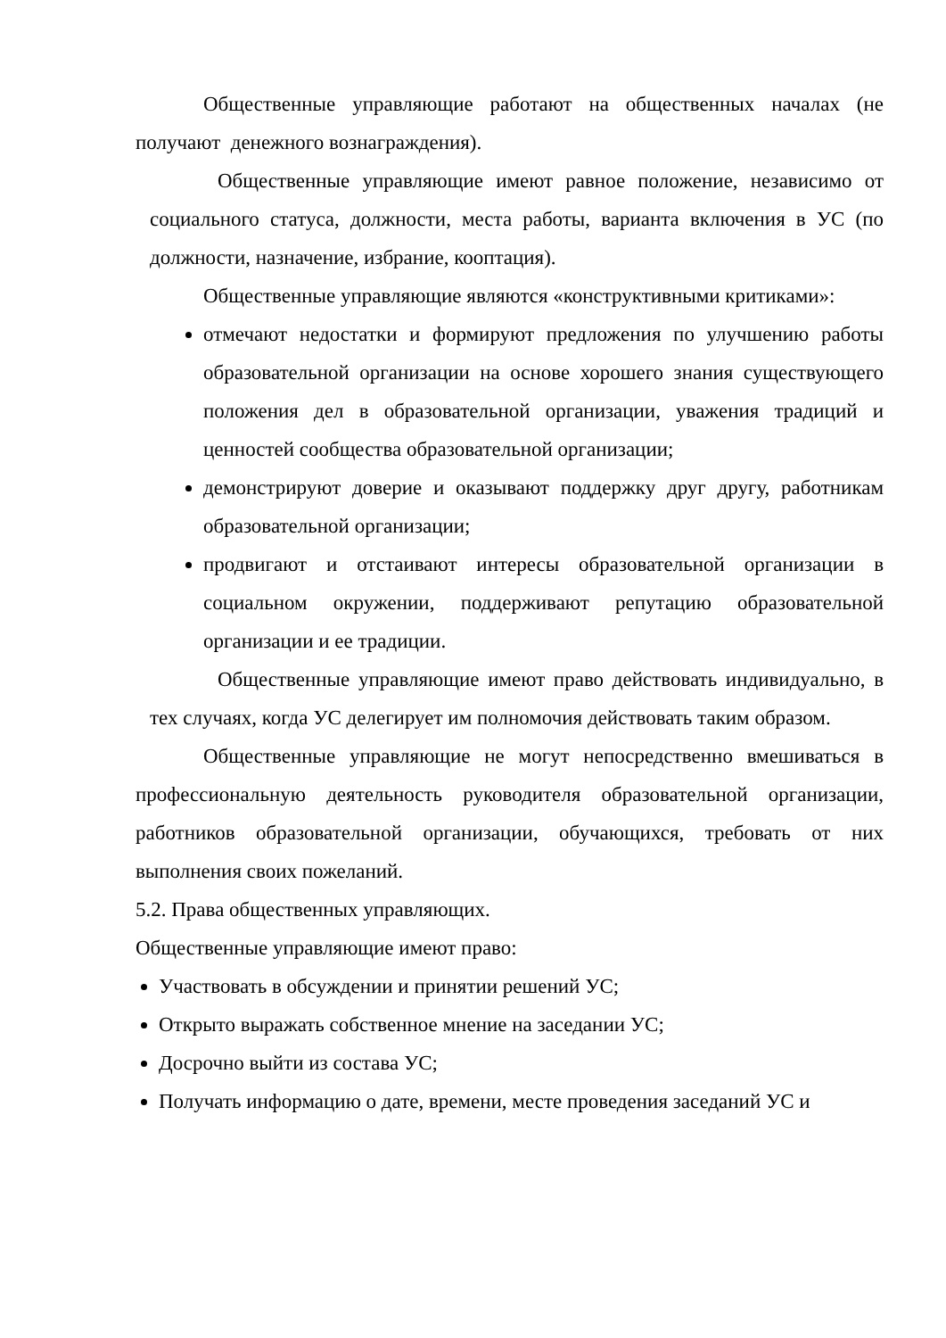Общественные управляющие работают на общественных началах (не получают денежного вознаграждения).
Общественные управляющие имеют равное положение, независимо от социального статуса, должности, места работы, варианта включения в УС (по должности, назначение, избрание, кооптация).
Общественные управляющие являются «конструктивными критиками»:
отмечают недостатки и формируют предложения по улучшению работы образовательной организации на основе хорошего знания существующего положения дел в образовательной организации, уважения традиций и ценностей сообщества образовательной организации;
демонстрируют доверие и оказывают поддержку друг другу, работникам образовательной организации;
продвигают и отстаивают интересы образовательной организации в социальном окружении, поддерживают репутацию образовательной организации и ее традиции.
Общественные управляющие имеют право действовать индивидуально, в тех случаях, когда УС делегирует им полномочия действовать таким образом.
Общественные управляющие не могут непосредственно вмешиваться в профессиональную деятельность руководителя образовательной организации, работников образовательной организации, обучающихся, требовать от них выполнения своих пожеланий.
5.2. Права общественных управляющих.
Общественные управляющие имеют право:
Участвовать в обсуждении и принятии решений УС;
Открыто выражать собственное мнение на заседании УС;
Досрочно выйти из состава УС;
Получать информацию о дате, времени, месте проведения заседаний УС и